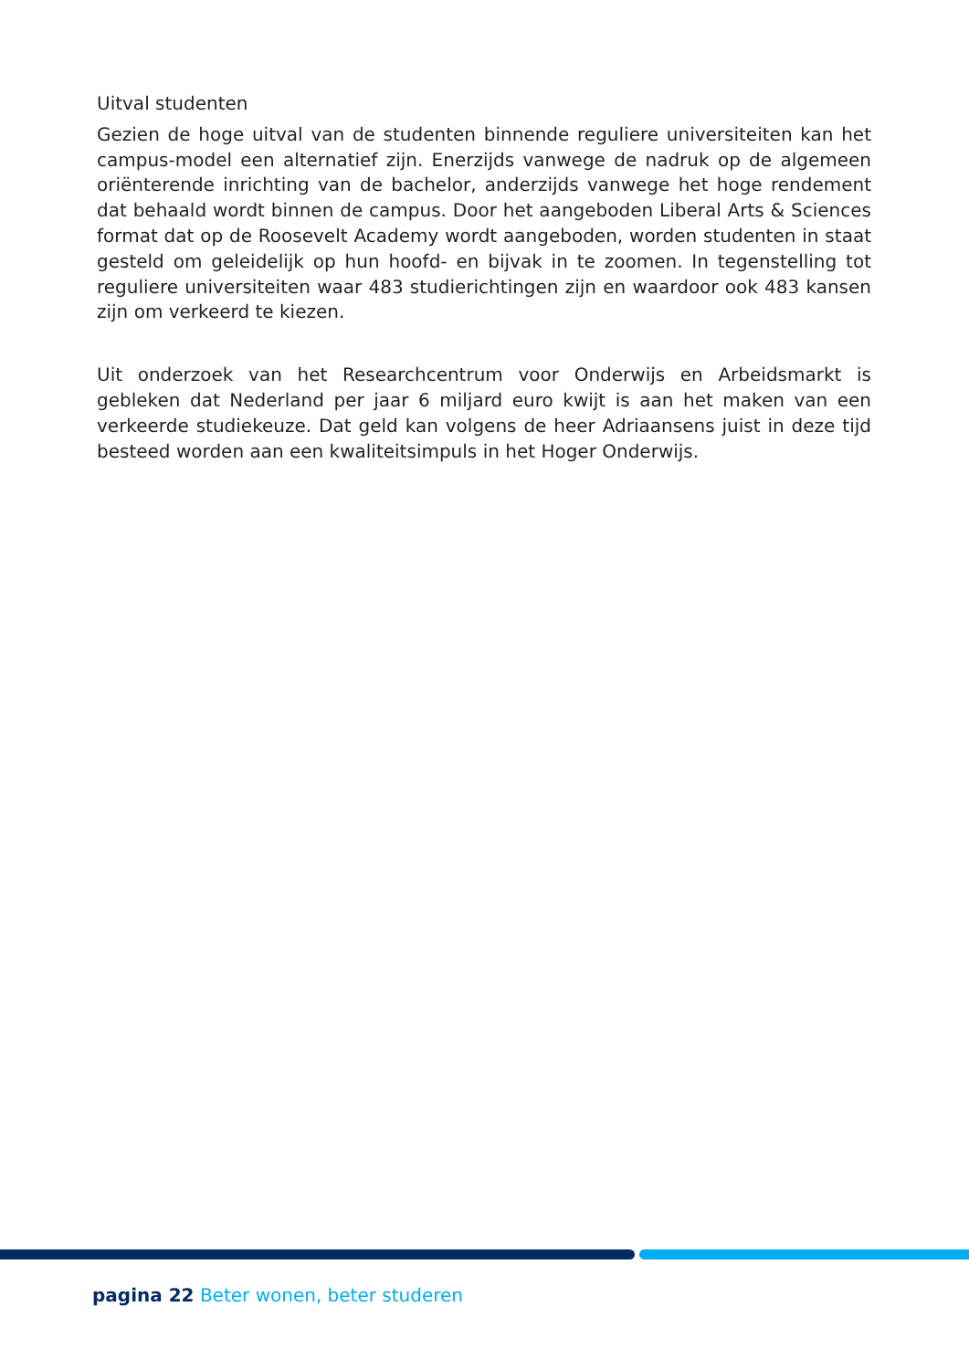Uitval studenten
Gezien de hoge uitval van de studenten binnende reguliere universiteiten kan het campus-model een alternatief zijn. Enerzijds vanwege de nadruk op de algemeen oriënterende inrichting van de bachelor, anderzijds vanwege het hoge rendement dat behaald wordt binnen de campus. Door het aangeboden Liberal Arts & Sciences format dat op de Roosevelt Academy wordt aangeboden, worden studenten in staat gesteld om geleidelijk op hun hoofd- en bijvak in te zoomen. In tegenstelling tot reguliere universiteiten waar 483 studierichtingen zijn en waardoor ook 483 kansen zijn om verkeerd te kiezen.
Uit onderzoek van het Researchcentrum voor Onderwijs en Arbeidsmarkt is gebleken dat Nederland per jaar 6 miljard euro kwijt is aan het maken van een verkeerde studiekeuze. Dat geld kan volgens de heer Adriaansens juist in deze tijd besteed worden aan een kwaliteitsimpuls in het Hoger Onderwijs.
pagina 22 Beter wonen, beter studeren